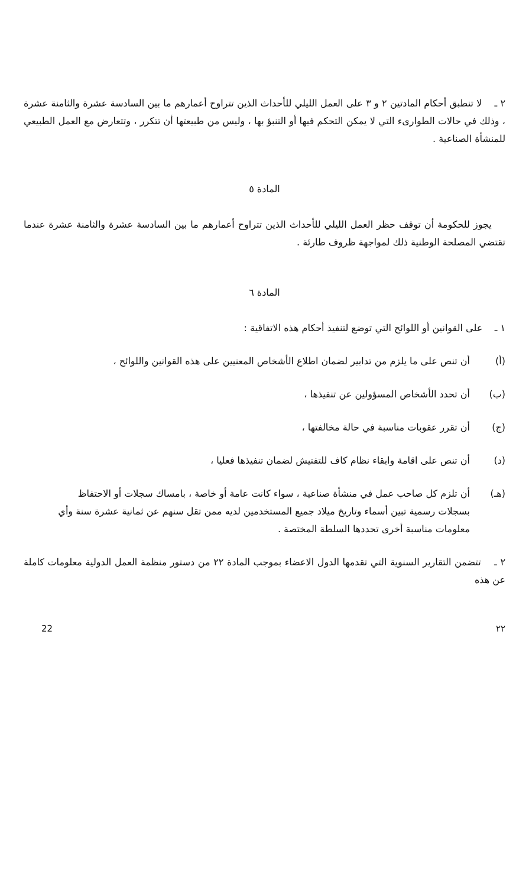٢ ـ لا تنطبق أحكام المادتين ٢ و ٣ على العمل الليلي للأحداث الذين تتراوح أعمارهم ما بين السادسة عشرة والثامنة عشرة ، وذلك في حالات الطوارىء التي لا يمكن التحكم فيها أو التنبؤ بها ، وليس من طبيعتها أن تتكرر ، وتتعارض مع العمل الطبيعي للمنشأة الصناعية .
المادة ٥
يجوز للحكومة أن توقف حظر العمل الليلي للأحداث الذين تتراوح أعمارهم ما بين السادسة عشرة والثامنة عشرة عندما تقتضي المصلحة الوطنية ذلك لمواجهة ظروف طارئة .
المادة ٦
١ ـ على القوانين أو اللوائح التي توضع لتنفيذ أحكام هذه الاتفاقية :
(أ) أن تنص على ما يلزم من تدابير لضمان اطلاع الأشخاص المعنيين على هذه القوانين واللوائح ،
(ب) أن تحدد الأشخاص المسؤولين عن تنفيذها ،
(ج) أن تقرر عقوبات مناسبة في حالة مخالفتها ،
(د) أن تنص على اقامة وابقاء نظام كاف للتفتيش لضمان تنفيذها فعليا ،
(هـ) أن تلزم كل صاحب عمل في منشأة صناعية ، سواء كانت عامة أو خاصة ، بامساك سجلات أو الاحتفاظ بسجلات رسمية تبين أسماء وتاريخ ميلاد جميع المستخدمين لديه ممن تقل سنهم عن ثمانية عشرة سنة وأي معلومات مناسبة أخرى تحددها السلطة المختصة .
٢ ـ تتضمن التقارير السنوية التي تقدمها الدول الاعضاء بموجب المادة ٢٢ من دستور منظمة العمل الدولية معلومات كاملة عن هذه
٢٢ 22